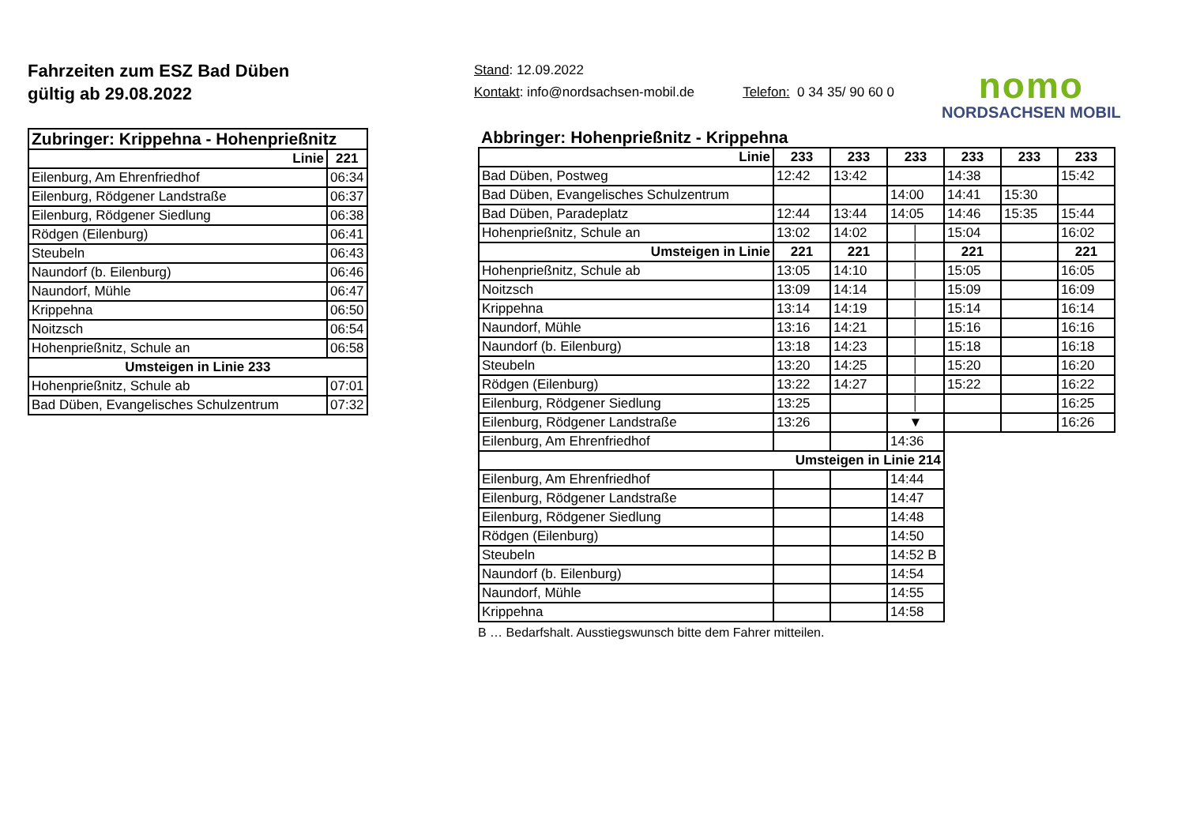Fahrzeiten zum ESZ Bad Düben
gültig ab 29.08.2022
Stand: 12.09.2022
Kontakt: info@nordsachsen-mobil.de Telefon: 0 34 35/ 90 60 0
nomo
NORDSACHSEN MOBIL
| Zubringer: Krippehna - Hohenprießnitz | |
| --- | --- |
| Linie | 221 |
| Eilenburg, Am Ehrenfriedhof | 06:34 |
| Eilenburg, Rödgener Landstraße | 06:37 |
| Eilenburg, Rödgener Siedlung | 06:38 |
| Rödgen (Eilenburg) | 06:41 |
| Steubeln | 06:43 |
| Naundorf (b. Eilenburg) | 06:46 |
| Naundorf, Mühle | 06:47 |
| Krippehna | 06:50 |
| Noitzsch | 06:54 |
| Hohenprießnitz, Schule an | 06:58 |
| Umsteigen in Linie 233 | |
| Hohenprießnitz, Schule ab | 07:01 |
| Bad Düben, Evangelisches Schulzentrum | 07:32 |
| Abbringer: Hohenprießnitz - Krippehna | | | | | | |
| --- | --- | --- | --- | --- | --- | --- |
| Linie | 233 | 233 | 233 | 233 | 233 | 233 |
| Bad Düben, Postweg | 12:42 | 13:42 | | 14:38 | | 15:42 |
| Bad Düben, Evangelisches Schulzentrum | | | 14:00 | 14:41 | 15:30 | |
| Bad Düben, Paradeplatz | 12:44 | 13:44 | 14:05 | 14:46 | 15:35 | 15:44 |
| Hohenprießnitz, Schule an | 13:02 | 14:02 | │ | 15:04 | | 16:02 |
| Umsteigen in Linie | 221 | 221 | │ | 221 | | 221 |
| Hohenprießnitz, Schule ab | 13:05 | 14:10 | │ | 15:05 | | 16:05 |
| Noitzsch | 13:09 | 14:14 | │ | 15:09 | | 16:09 |
| Krippehna | 13:14 | 14:19 | │ | 15:14 | | 16:14 |
| Naundorf, Mühle | 13:16 | 14:21 | │ | 15:16 | | 16:16 |
| Naundorf (b. Eilenburg) | 13:18 | 14:23 | │ | 15:18 | | 16:18 |
| Steubeln | 13:20 | 14:25 | │ | 15:20 | | 16:20 |
| Rödgen (Eilenburg) | 13:22 | 14:27 | │ | 15:22 | | 16:22 |
| Eilenburg, Rödgener Siedlung | 13:25 | | │ | | | 16:25 |
| Eilenburg, Rödgener Landstraße | 13:26 | | ▼ | | | 16:26 |
| Eilenburg, Am Ehrenfriedhof | | | 14:36 | | | |
| Umsteigen in Linie 214 | | | | | | |
| Eilenburg, Am Ehrenfriedhof | | | 14:44 | | | |
| Eilenburg, Rödgener Landstraße | | | 14:47 | | | |
| Eilenburg, Rödgener Siedlung | | | 14:48 | | | |
| Rödgen (Eilenburg) | | | 14:50 | | | |
| Steubeln | | | 14:52 B | | | |
| Naundorf (b. Eilenburg) | | | 14:54 | | | |
| Naundorf, Mühle | | | 14:55 | | | |
| Krippehna | | | 14:58 | | | |
B … Bedarfshalt. Ausstiegswunsch bitte dem Fahrer mitteilen.